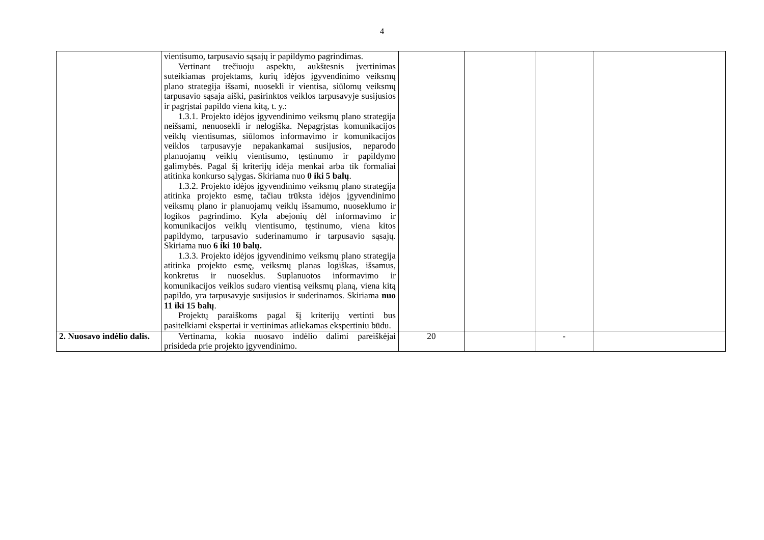4
| | vientisumo, tarpusavio sąsajų ir papildymo pagrindimas. Vertinant trečiuoju aspektu, aukštesnis įvertinimas suteikiamas projektams, kurių idėjos įgyvendinimo veiksmų plano strategija išsami, nuosekli ir vientisa, siūlomų veiksmų tarpusavio sąsaja aiški, pasirinktos veiklos tarpusavyje susijusios ir pagrįstai papildo viena kitą, t. y.: 1.3.1. Projekto idėjos įgyvendinimo veiksmų plano strategija neišsami, nenuosekli ir nelogiška. Nepagrįstas komunikacijos veiklų vientisumas, siūlomos informavimo ir komunikacijos veiklos tarpusavyje nepakankamai susijusios, neparodo planuojamų veiklų vientisumo, tęstinumo ir papildymo galimybės. Pagal šį kriterijų idėja menkai arba tik formaliai atitinka konkurso sąlygas . Skiriama nuo 0 iki 5 balų . 1.3.2. Projekto idėjos įgyvendinimo veiksmų plano strategija atitinka projekto esmę, tačiau trūksta idėjos įgyvendinimo veiksmų plano ir planuojamų veiklų išsamumo, nuoseklumo ir logikos pagrindimo. Kyla abejonių dėl informavimo ir komunikacijos veiklų vientisumo, tęstinumo, viena kitos papildymo, tarpusavio suderinamumo ir tarpusavio sąsajų. Skiriama nuo 6 iki 10 balų. 1.3.3. Projekto idėjos įgyvendinimo veiksmų plano strategija atitinka projekto esmę, veiksmų planas logiškas, išsamus, konkretus ir nuoseklus. Suplanuotos informavimo ir komunikacijos veiklos sudaro vientisą veiksmų planą, viena kitą papildo, yra tarpusavyje susijusios ir suderinamos. Skiriama nuo 11 iki 15 balų . Projektų paraiškoms pagal šį kriterijų vertinti bus pasitelkiami ekspertai ir vertinimas atliekamas ekspertiniu būdu. | | | | |
| 2. Nuosavo indėlio dalis. | Vertinama, kokia nuosavo indėlio dalimi pareiškėjai prisideda prie projekto įgyvendinimo. | 20 | | - | |